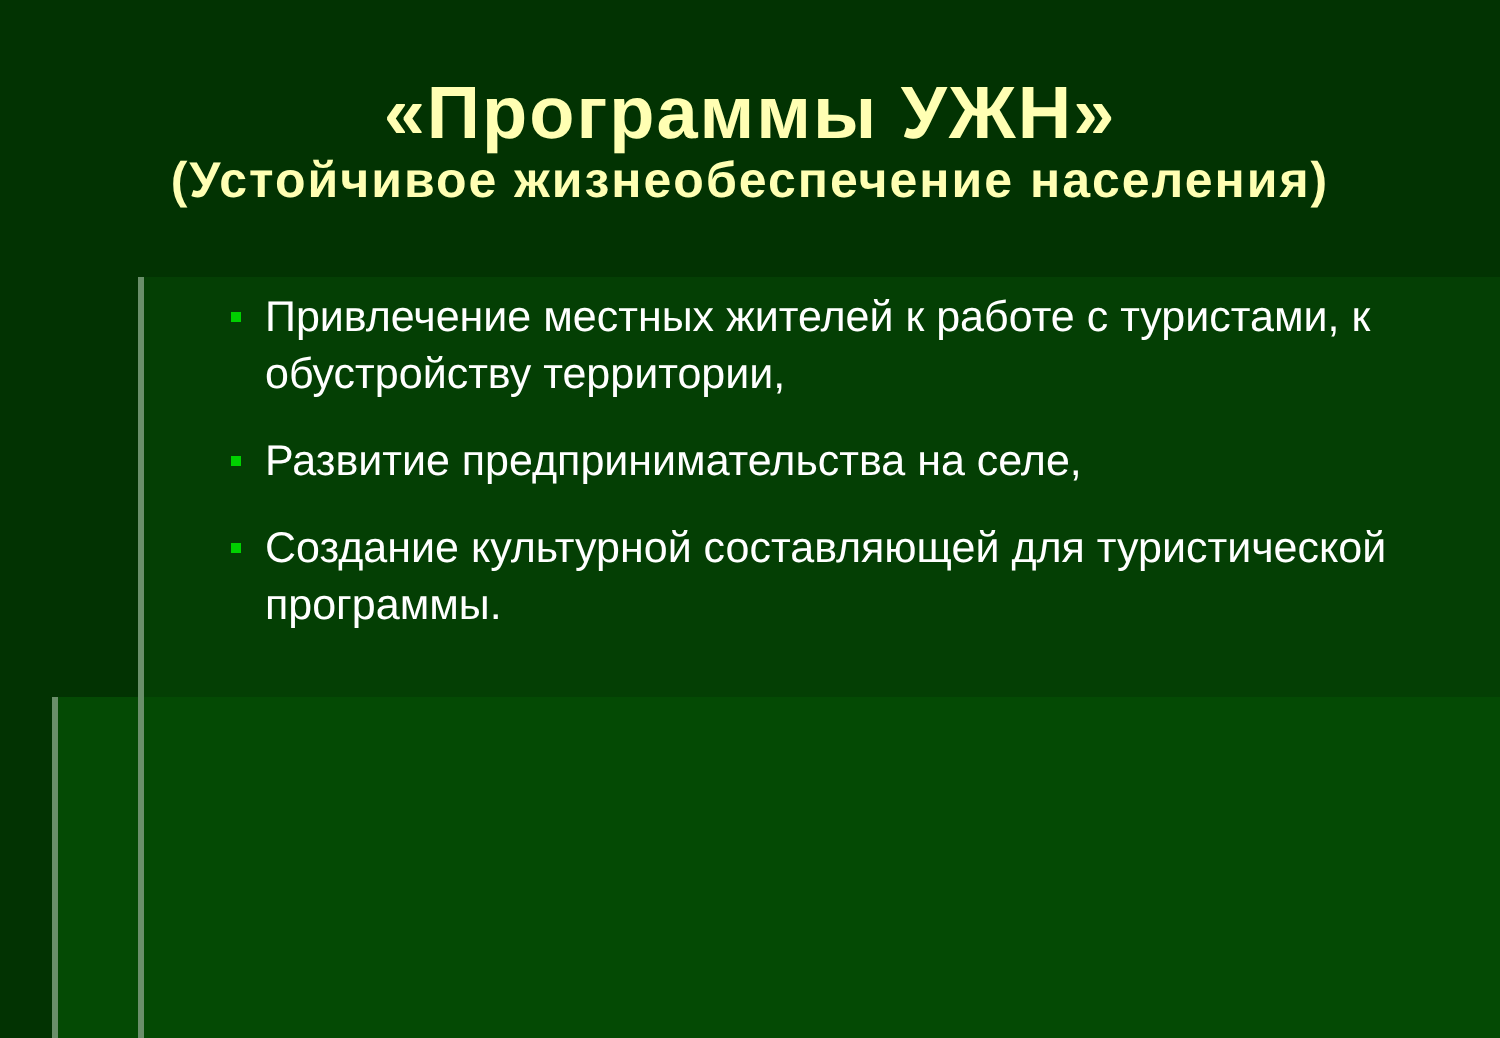«Программы УЖН»
(Устойчивое жизнеобеспечение населения)
Привлечение местных жителей к работе с туристами, к обустройству территории,
Развитие предпринимательства на селе,
Создание культурной составляющей для туристической программы.